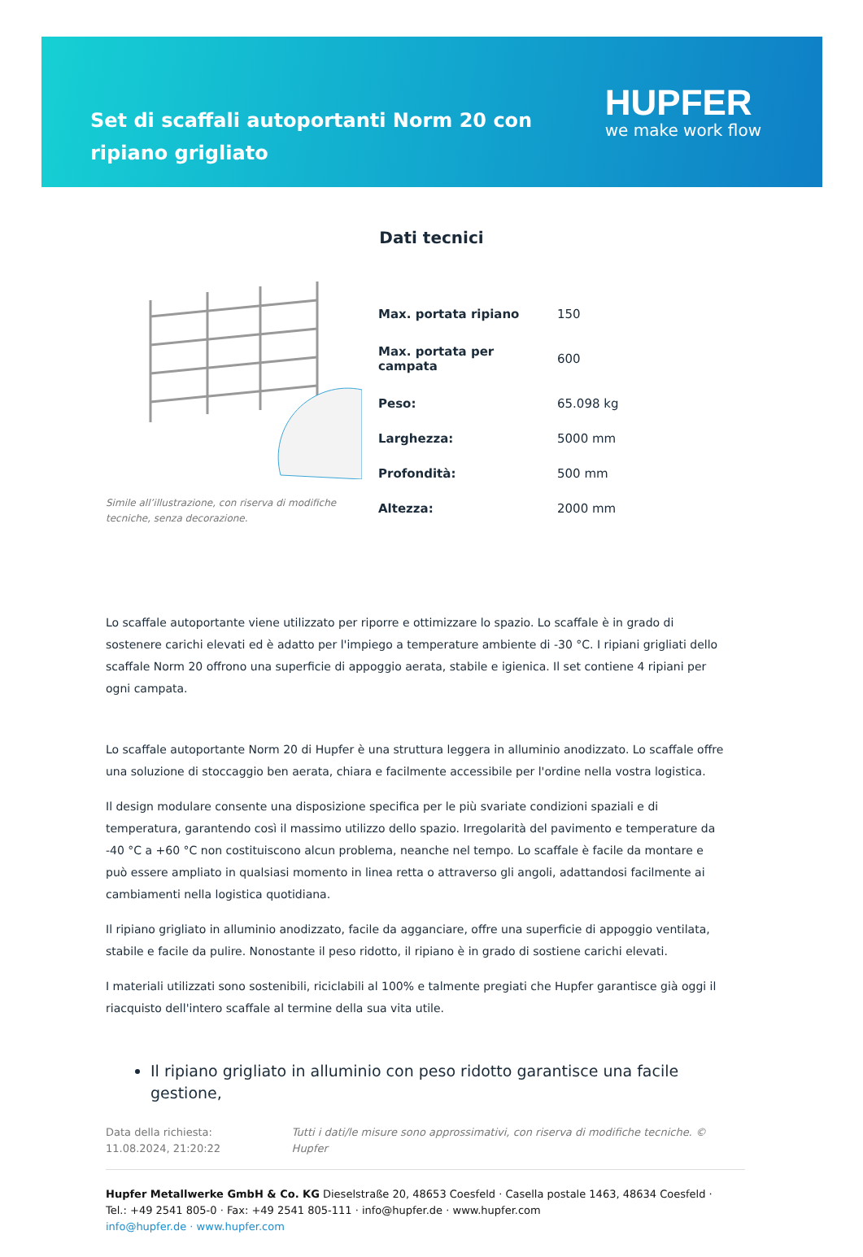Set di scaffali autoportanti Norm 20 con ripiano grigliato
HUPFER
we make work flow
Dati tecnici
Simile all’illustrazione, con riserva di modifiche tecniche, senza decorazione.
| Max. portata ripiano | 150 |
| Max. portata per campata | 600 |
| Peso: | 65.098 kg |
| Larghezza: | 5000 mm |
| Profondità: | 500 mm |
| Altezza: | 2000 mm |
Lo scaffale autoportante viene utilizzato per riporre e ottimizzare lo spazio. Lo scaffale è in grado di sostenere carichi elevati ed è adatto per l'impiego a temperature ambiente di -30 °C. I ripiani grigliati dello scaffale Norm 20 offrono una superficie di appoggio aerata, stabile e igienica. Il set contiene 4 ripiani per ogni campata.
Lo scaffale autoportante Norm 20 di Hupfer è una struttura leggera in alluminio anodizzato. Lo scaffale offre una soluzione di stoccaggio ben aerata, chiara e facilmente accessibile per l'ordine nella vostra logistica.
Il design modulare consente una disposizione specifica per le più svariate condizioni spaziali e di temperatura, garantendo così il massimo utilizzo dello spazio. Irregolarità del pavimento e temperature da -40 °C a +60 °C non costituiscono alcun problema, neanche nel tempo. Lo scaffale è facile da montare e può essere ampliato in qualsiasi momento in linea retta o attraverso gli angoli, adattandosi facilmente ai cambiamenti nella logistica quotidiana.
Il ripiano grigliato in alluminio anodizzato, facile da agganciare, offre una superficie di appoggio ventilata, stabile e facile da pulire. Nonostante il peso ridotto, il ripiano è in grado di sostiene carichi elevati.
I materiali utilizzati sono sostenibili, riciclabili al 100% e talmente pregiati che Hupfer garantisce già oggi il riacquisto dell'intero scaffale al termine della sua vita utile.
Il ripiano grigliato in alluminio con peso ridotto garantisce una facile gestione,
Data della richiesta: 11.08.2024, 21:20:22
Tutti i dati/le misure sono approssimativi, con riserva di modifiche tecniche. © Hupfer
Hupfer Metallwerke GmbH & Co. KG Dieselstraße 20, 48653 Coesfeld · Casella postale 1463, 48634 Coesfeld · Tel.: +49 2541 805-0 · Fax: +49 2541 805-111 · info@hupfer.de · www.hupfer.com
info@hupfer.de · www.hupfer.com